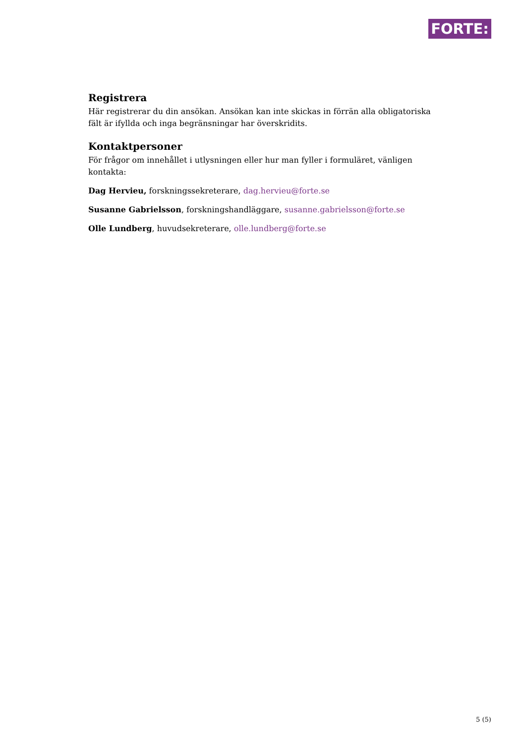FORTE:
Registrera
Här registrerar du din ansökan. Ansökan kan inte skickas in förrän alla obligatoriska fält är ifyllda och inga begränsningar har överskridits.
Kontaktpersoner
För frågor om innehållet i utlysningen eller hur man fyller i formuläret, vänligen kontakta:
Dag Hervieu, forskningssekreterare, dag.hervieu@forte.se
Susanne Gabrielsson, forskningshandläggare, susanne.gabrielsson@forte.se
Olle Lundberg, huvudsekreterare, olle.lundberg@forte.se
5 (5)